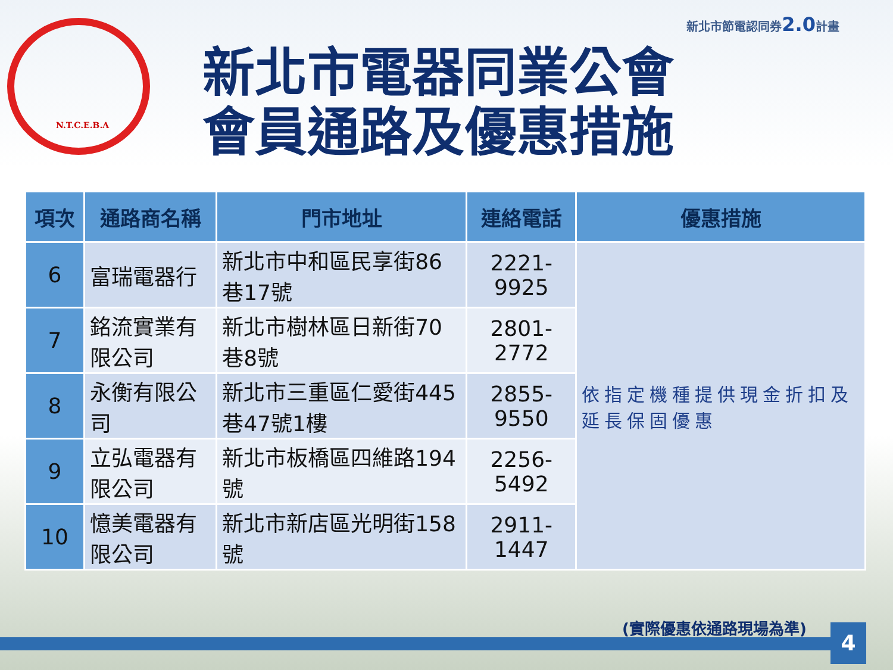新北市節電認同券2.0計畫
N.T.C.E.B.A
新北市電器同業公會
會員通路及優惠措施
| 項次 | 通路商名稱 | 門市地址 | 連絡電話 | 優惠措施 |
| --- | --- | --- | --- | --- |
| 6 | 富瑞電器行 | 新北市中和區民享街86巷17號 | 2221-9925 | 依指定機種提供現金折扣及延長保固優惠 |
| 7 | 銘流實業有限公司 | 新北市樹林區日新街70巷8號 | 2801-2772 | |
| 8 | 永衡有限公司 | 新北市三重區仁愛街445巷47號1樓 | 2855-9550 | |
| 9 | 立弘電器有限公司 | 新北市板橋區四維路194號 | 2256-5492 | |
| 10 | 憶美電器有限公司 | 新北市新店區光明街158號 | 2911-1447 | |
(實際優惠依通路現場為準) 4